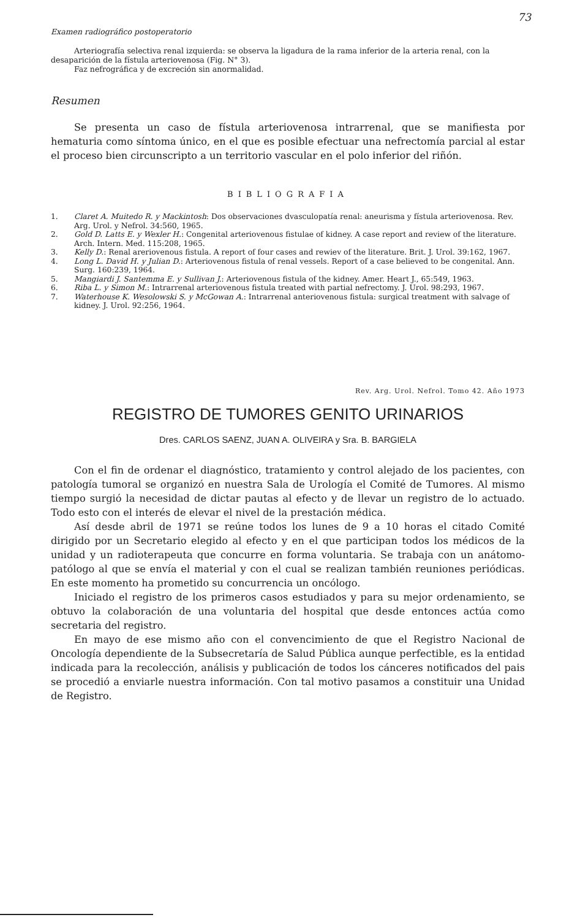73
Examen radiográfico postoperatorio
Arteriografía selectiva renal izquierda: se observa la ligadura de la rama inferior de la arteria renal, con la desaparición de la fístula arteriovenosa (Fig. N° 3).
Faz nefrográfica y de excreción sin anormalidad.
Resumen
Se presenta un caso de fístula arteriovenosa intrarrenal, que se manifiesta por hematuria como síntoma único, en el que es posible efectuar una nefrectomía parcial al estar el proceso bien circunscripto a un territorio vascular en el polo inferior del riñón.
BIBLIOGRAFIA
1. Claret A. Muitedo R. y Mackintosh: Dos observaciones dvasculopatía renal: aneurisma y fístula arteriovenosa. Rev. Arg. Urol. y Nefrol. 34:560, 1965.
2. Gold D. Latts E. y Wexler H.: Congenital arteriovenous fistulae of kidney. A case report and review of the literature. Arch. Intern. Med. 115:208, 1965.
3. Kelly D.: Renal areriovenous fistula. A report of four cases and rewiev of the literature. Brit. J. Urol. 39:162, 1967.
4. Long L. David H. y Julian D.: Arteriovenous fistula of renal vessels. Report of a case believed to be congenital. Ann. Surg. 160:239, 1964.
5. Mangiardi J. Santemma E. y Sullivan J.: Arteriovenous fistula of the kidney. Amer. Heart J., 65:549, 1963.
6. Riba L. y Simon M.: Intrarrenal arteriovenous fistula treated with partial nefrectomy. J. Urol. 98:293, 1967.
7. Waterhouse K. Wesolowski S. y McGowan A.: Intrarrenal anteriovenous fistula: surgical treatment with salvage of kidney. J. Urol. 92:256, 1964.
Rev. Arg. Urol. Nefrol. Tomo 42. Año 1973
REGISTRO DE TUMORES GENITO URINARIOS
Dres. CARLOS SAENZ, JUAN A. OLIVEIRA y Sra. B. BARGIELA
Con el fin de ordenar el diagnóstico, tratamiento y control alejado de los pacientes, con patología tumoral se organizó en nuestra Sala de Urología el Comité de Tumores. Al mismo tiempo surgió la necesidad de dictar pautas al efecto y de llevar un registro de lo actuado. Todo esto con el interés de elevar el nivel de la prestación médica.
Así desde abril de 1971 se reúne todos los lunes de 9 a 10 horas el citado Comité dirigido por un Secretario elegido al efecto y en el que participan todos los médicos de la unidad y un radioterapeuta que concurre en forma voluntaria. Se trabaja con un anátomo-patólogo al que se envía el material y con el cual se realizan también reuniones periódicas. En este momento ha prometido su concurrencia un oncólogo.
Iniciado el registro de los primeros casos estudiados y para su mejor ordenamiento, se obtuvo la colaboración de una voluntaria del hospital que desde entonces actúa como secretaria del registro.
En mayo de ese mismo año con el convencimiento de que el Registro Nacional de Oncología dependiente de la Subsecretaría de Salud Pública aunque perfectible, es la entidad indicada para la recolección, análisis y publicación de todos los cánceres notificados del pais se procedió a enviarle nuestra información. Con tal motivo pasamos a constituir una Unidad de Registro.